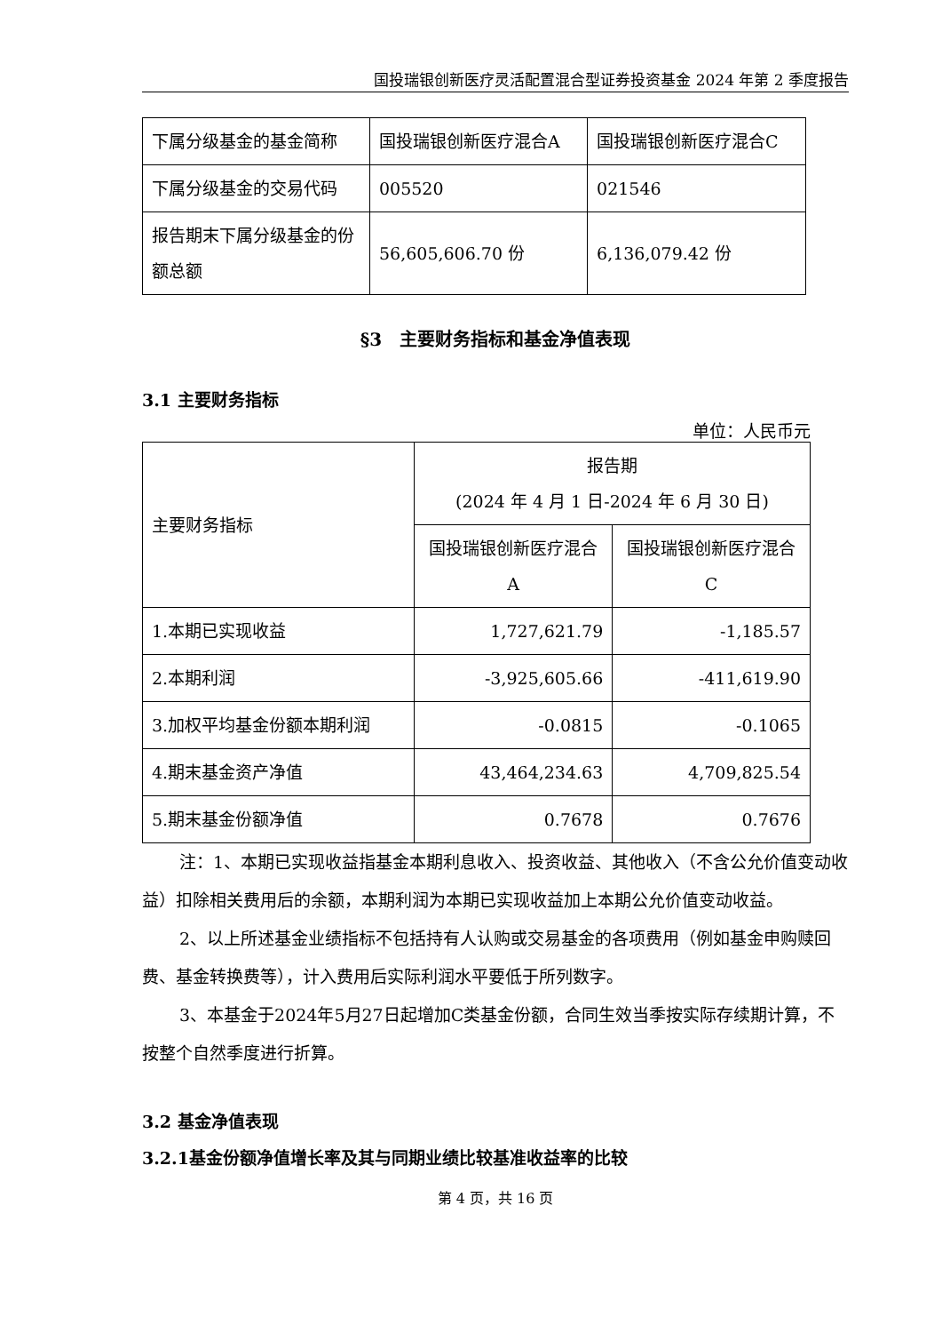国投瑞银创新医疗灵活配置混合型证券投资基金 2024 年第 2 季度报告
| 下属分级基金的基金简称 | 国投瑞银创新医疗混合A | 国投瑞银创新医疗混合C |
| 下属分级基金的交易代码 | 005520 | 021546 |
| 报告期末下属分级基金的份额总额 | 56,605,606.70 份 | 6,136,079.42 份 |
§3　主要财务指标和基金净值表现
3.1 主要财务指标
单位：人民币元
| 主要财务指标 | 报告期 (2024 年 4 月 1 日-2024 年 6 月 30 日) | |
| | 国投瑞银创新医疗混合 A | 国投瑞银创新医疗混合 C |
| 1.本期已实现收益 | 1,727,621.79 | -1,185.57 |
| 2.本期利润 | -3,925,605.66 | -411,619.90 |
| 3.加权平均基金份额本期利润 | -0.0815 | -0.1065 |
| 4.期末基金资产净值 | 43,464,234.63 | 4,709,825.54 |
| 5.期末基金份额净值 | 0.7678 | 0.7676 |
注：1、本期已实现收益指基金本期利息收入、投资收益、其他收入（不含公允价值变动收益）扣除相关费用后的余额，本期利润为本期已实现收益加上本期公允价值变动收益。
2、以上所述基金业绩指标不包括持有人认购或交易基金的各项费用（例如基金申购赎回费、基金转换费等），计入费用后实际利润水平要低于所列数字。
3、本基金于2024年5月27日起增加C类基金份额，合同生效当季按实际存续期计算，不按整个自然季度进行折算。
3.2 基金净值表现
3.2.1基金份额净值增长率及其与同期业绩比较基准收益率的比较
第 4 页，共 16 页